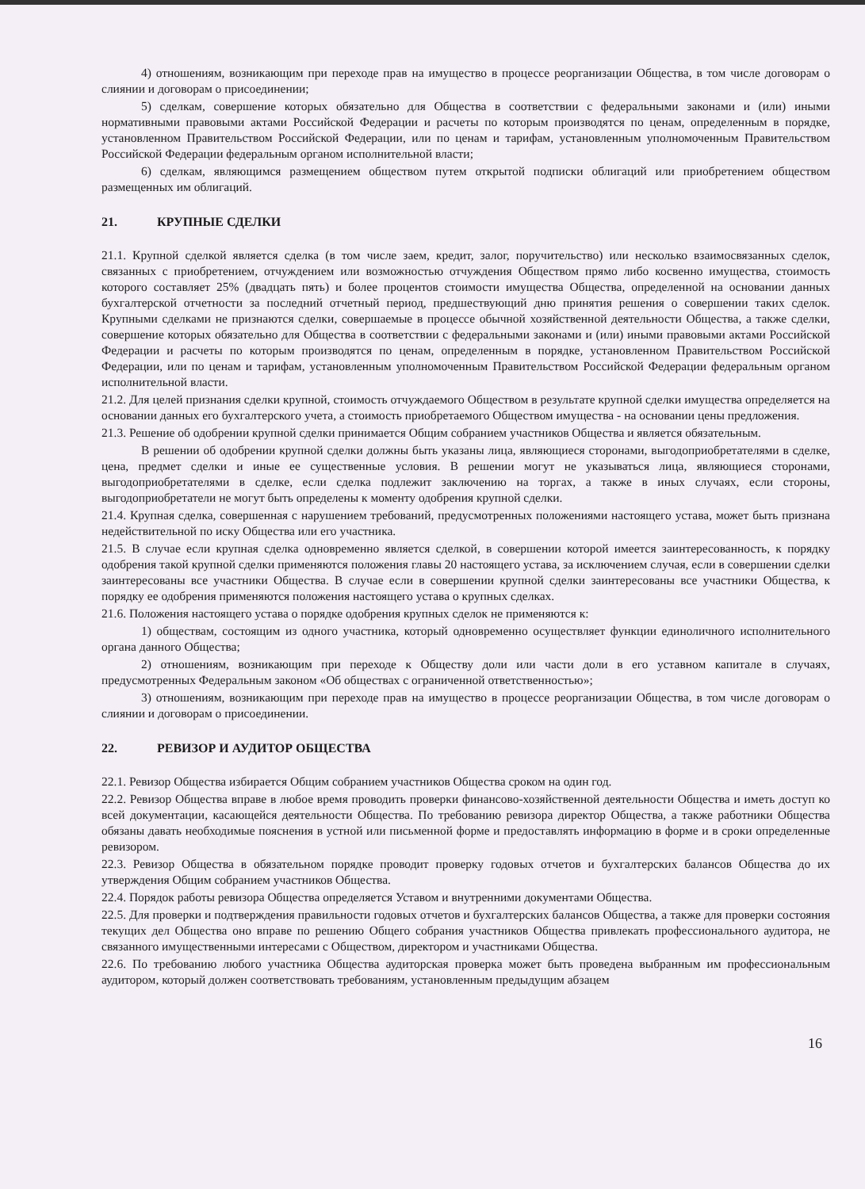4) отношениям, возникающим при переходе прав на имущество в процессе реорганизации Общества, в том числе договорам о слиянии и договорам о присоединении;
5) сделкам, совершение которых обязательно для Общества в соответствии с федеральными законами и (или) иными нормативными правовыми актами Российской Федерации и расчеты по которым производятся по ценам, определенным в порядке, установленном Правительством Российской Федерации, или по ценам и тарифам, установленным уполномоченным Правительством Российской Федерации федеральным органом исполнительной власти;
6) сделкам, являющимся размещением обществом путем открытой подписки облигаций или приобретением обществом размещенных им облигаций.
21. КРУПНЫЕ СДЕЛКИ
21.1. Крупной сделкой является сделка (в том числе заем, кредит, залог, поручительство) или несколько взаимосвязанных сделок, связанных с приобретением, отчуждением или возможностью отчуждения Обществом прямо либо косвенно имущества, стоимость которого составляет 25% (двадцать пять) и более процентов стоимости имущества Общества, определенной на основании данных бухгалтерской отчетности за последний отчетный период, предшествующий дню принятия решения о совершении таких сделок. Крупными сделками не признаются сделки, совершаемые в процессе обычной хозяйственной деятельности Общества, а также сделки, совершение которых обязательно для Общества в соответствии с федеральными законами и (или) иными правовыми актами Российской Федерации и расчеты по которым производятся по ценам, определенным в порядке, установленном Правительством Российской Федерации, или по ценам и тарифам, установленным уполномоченным Правительством Российской Федерации федеральным органом исполнительной власти.
21.2. Для целей признания сделки крупной, стоимость отчуждаемого Обществом в результате крупной сделки имущества определяется на основании данных его бухгалтерского учета, а стоимость приобретаемого Обществом имущества - на основании цены предложения.
21.3. Решение об одобрении крупной сделки принимается Общим собранием участников Общества и является обязательным.
В решении об одобрении крупной сделки должны быть указаны лица, являющиеся сторонами, выгодоприобретателями в сделке, цена, предмет сделки и иные ее существенные условия. В решении могут не указываться лица, являющиеся сторонами, выгодоприобретателями в сделке, если сделка подлежит заключению на торгах, а также в иных случаях, если стороны, выгодоприобретатели не могут быть определены к моменту одобрения крупной сделки.
21.4. Крупная сделка, совершенная с нарушением требований, предусмотренных положениями настоящего устава, может быть признана недействительной по иску Общества или его участника.
21.5. В случае если крупная сделка одновременно является сделкой, в совершении которой имеется заинтересованность, к порядку одобрения такой крупной сделки применяются положения главы 20 настоящего устава, за исключением случая, если в совершении сделки заинтересованы все участники Общества. В случае если в совершении крупной сделки заинтересованы все участники Общества, к порядку ее одобрения применяются положения настоящего устава о крупных сделках.
21.6. Положения настоящего устава о порядке одобрения крупных сделок не применяются к:
1) обществам, состоящим из одного участника, который одновременно осуществляет функции единоличного исполнительного органа данного Общества;
2) отношениям, возникающим при переходе к Обществу доли или части доли в его уставном капитале в случаях, предусмотренных Федеральным законом «Об обществах с ограниченной ответственностью»;
3) отношениям, возникающим при переходе прав на имущество в процессе реорганизации Общества, в том числе договорам о слиянии и договорам о присоединении.
22. РЕВИЗОР И АУДИТОР ОБЩЕСТВА
22.1. Ревизор Общества избирается Общим собранием участников Общества сроком на один год.
22.2. Ревизор Общества вправе в любое время проводить проверки финансово-хозяйственной деятельности Общества и иметь доступ ко всей документации, касающейся деятельности Общества. По требованию ревизора директор Общества, а также работники Общества обязаны давать необходимые пояснения в устной или письменной форме и предоставлять информацию в форме и в сроки определенные ревизором.
22.3. Ревизор Общества в обязательном порядке проводит проверку годовых отчетов и бухгалтерских балансов Общества до их утверждения Общим собранием участников Общества.
22.4. Порядок работы ревизора Общества определяется Уставом и внутренними документами Общества.
22.5. Для проверки и подтверждения правильности годовых отчетов и бухгалтерских балансов Общества, а также для проверки состояния текущих дел Общества оно вправе по решению Общего собрания участников Общества привлекать профессионального аудитора, не связанного имущественными интересами с Обществом, директором и участниками Общества.
22.6. По требованию любого участника Общества аудиторская проверка может быть проведена выбранным им профессиональным аудитором, который должен соответствовать требованиям, установленным предыдущим абзацем
16